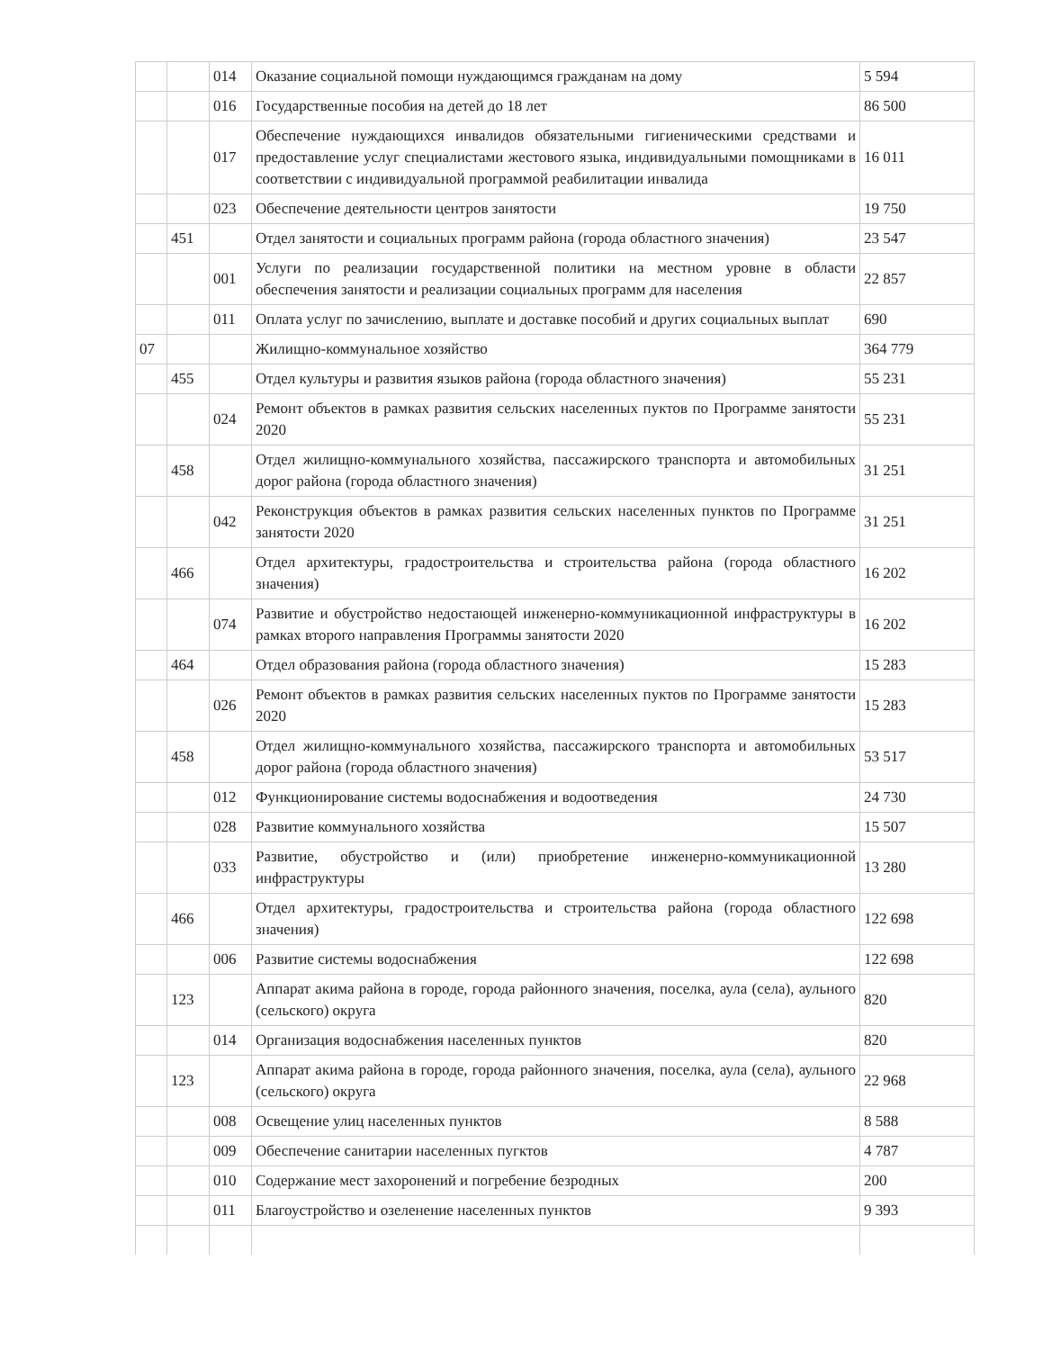| | | 014 | Оказание социальной помощи нуждающимся гражданам на дому | 5 594 |
| | | 016 | Государственные пособия на детей до 18 лет | 86 500 |
| | | 017 | Обеспечение нуждающихся инвалидов обязательными гигиеническими средствами и предоставление услуг специалистами жестового языка, индивидуальными помощниками в соответствии с индивидуальной программой реабилитации инвалида | 16 011 |
| | | 023 | Обеспечение деятельности центров занятости | 19 750 |
| | 451 | | Отдел занятости и социальных программ района (города областного значения) | 23 547 |
| | | 001 | Услуги по реализации государственной политики на местном уровне в области обеспечения занятости и реализации социальных программ для населения | 22 857 |
| | | 011 | Оплата услуг по зачислению, выплате и доставке пособий и других социальных выплат | 690 |
| 07 | | | Жилищно-коммунальное хозяйство | 364 779 |
| | 455 | | Отдел культуры и развития языков района (города областного значения) | 55 231 |
| | | 024 | Ремонт объектов в рамках развития сельских населенных пуктов по Программе занятости 2020 | 55 231 |
| | 458 | | Отдел жилищно-коммунального хозяйства, пассажирского транспорта и автомобильных дорог района (города областного значения) | 31 251 |
| | | 042 | Реконструкция объектов в рамках развития сельских населенных пунктов по Программе занятости 2020 | 31 251 |
| | 466 | | Отдел архитектуры, градостроительства и строительства района (города областного значения) | 16 202 |
| | | 074 | Развитие и обустройство недостающей инженерно-коммуникационной инфраструктуры в рамках второго направления Программы занятости 2020 | 16 202 |
| | 464 | | Отдел образования района (города областного значения) | 15 283 |
| | | 026 | Ремонт объектов в рамках развития сельских населенных пуктов по Программе занятости 2020 | 15 283 |
| | 458 | | Отдел жилищно-коммунального хозяйства, пассажирского транспорта и автомобильных дорог района (города областного значения) | 53 517 |
| | | 012 | Функционирование системы водоснабжения и водоотведения | 24 730 |
| | | 028 | Развитие коммунального хозяйства | 15 507 |
| | | 033 | Развитие, обустройство и (или) приобретение инженерно-коммуникационной инфраструктуры | 13 280 |
| | 466 | | Отдел архитектуры, градостроительства и строительства района (города областного значения) | 122 698 |
| | | 006 | Развитие системы водоснабжения | 122 698 |
| | 123 | | Аппарат акима района в городе, города районного значения, поселка, аула (села), аульного (сельского) округа | 820 |
| | | 014 | Организация водоснабжения населенных пунктов | 820 |
| | 123 | | Аппарат акима района в городе, города районного значения, поселка, аула (села), аульного (сельского) округа | 22 968 |
| | | 008 | Освещение улиц населенных пунктов | 8 588 |
| | | 009 | Обеспечение санитарии населенных пугктов | 4 787 |
| | | 010 | Содержание мест захоронений и погребение безродных | 200 |
| | | 011 | Благоустройство и озеленение населенных пунктов | 9 393 |